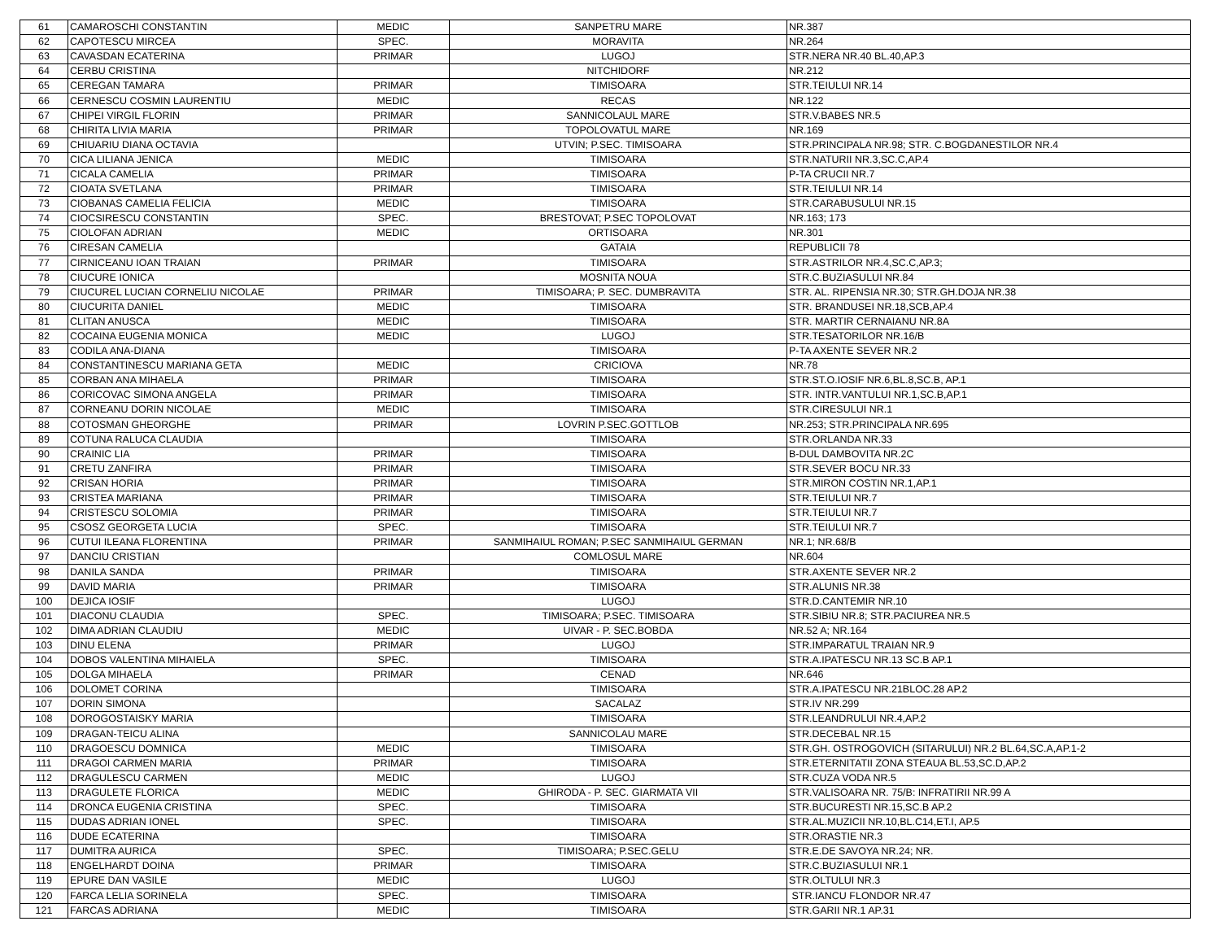| 61 | CAMAROSCHI CONSTANTIN | MEDIC | SANPETRU MARE | NR.387 |
| 62 | CAPOTESCU MIRCEA | SPEC. | MORAVITA | NR.264 |
| 63 | CAVASDAN ECATERINA | PRIMAR | LUGOJ | STR.NERA NR.40 BL.40,AP.3 |
| 64 | CERBU CRISTINA | | NITCHIDORF | NR.212 |
| 65 | CEREGAN TAMARA | PRIMAR | TIMISOARA | STR.TEIULUI NR.14 |
| 66 | CERNESCU COSMIN LAURENTIU | MEDIC | RECAS | NR.122 |
| 67 | CHIPEI VIRGIL FLORIN | PRIMAR | SANNICOLAUL MARE | STR.V.BABES NR.5 |
| 68 | CHIRITA LIVIA MARIA | PRIMAR | TOPOLOVATUL MARE | NR.169 |
| 69 | CHIUARIU DIANA OCTAVIA | | UTVIN; P.SEC. TIMISOARA | STR.PRINCIPALA NR.98; STR. C.BOGDANESTILOR NR.4 |
| 70 | CICA LILIANA JENICA | MEDIC | TIMISOARA | STR.NATURII NR.3,SC.C,AP.4 |
| 71 | CICALA CAMELIA | PRIMAR | TIMISOARA | P-TA CRUCII NR.7 |
| 72 | CIOATA SVETLANA | PRIMAR | TIMISOARA | STR.TEIULUI NR.14 |
| 73 | CIOBANAS CAMELIA FELICIA | MEDIC | TIMISOARA | STR.CARABUSULUI NR.15 |
| 74 | CIOCSIRESCU CONSTANTIN | SPEC. | BRESTOVAT; P.SEC TOPOLOVAT | NR.163; 173 |
| 75 | CIOLOFAN ADRIAN | MEDIC | ORTISOARA | NR.301 |
| 76 | CIRESAN CAMELIA | | GATAIA | REPUBLICII 78 |
| 77 | CIRNICEANU IOAN TRAIAN | PRIMAR | TIMISOARA | STR.ASTRILOR NR.4,SC.C,AP.3; |
| 78 | CIUCURE IONICA | | MOSNITA NOUA | STR.C.BUZIASULUI NR.84 |
| 79 | CIUCUREL LUCIAN CORNELIU NICOLAE | PRIMAR | TIMISOARA; P. SEC. DUMBRAVITA | STR. AL. RIPENSIA NR.30; STR.GH.DOJA NR.38 |
| 80 | CIUCURITA DANIEL | MEDIC | TIMISOARA | STR. BRANDUSEI NR.18,SCB,AP.4 |
| 81 | CLITAN ANUSCA | MEDIC | TIMISOARA | STR. MARTIR CERNAIANU NR.8A |
| 82 | COCAINA EUGENIA MONICA | MEDIC | LUGOJ | STR.TESATORILOR NR.16/B |
| 83 | CODILA ANA-DIANA | | TIMISOARA | P-TA AXENTE SEVER NR.2 |
| 84 | CONSTANTINESCU MARIANA GETA | MEDIC | CRICIOVA | NR.78 |
| 85 | CORBAN ANA MIHAELA | PRIMAR | TIMISOARA | STR.ST.O.IOSIF NR.6,BL.8,SC.B, AP.1 |
| 86 | CORICOVAC SIMONA ANGELA | PRIMAR | TIMISOARA | STR. INTR.VANTULUI NR.1,SC.B,AP.1 |
| 87 | CORNEANU DORIN NICOLAE | MEDIC | TIMISOARA | STR.CIRESULUI NR.1 |
| 88 | COTOSMAN GHEORGHE | PRIMAR | LOVRIN P.SEC.GOTTLOB | NR.253; STR.PRINCIPALA NR.695 |
| 89 | COTUNA RALUCA CLAUDIA | | TIMISOARA | STR.ORLANDA NR.33 |
| 90 | CRAINIC LIA | PRIMAR | TIMISOARA | B-DUL DAMBOVITA NR.2C |
| 91 | CRETU ZANFIRA | PRIMAR | TIMISOARA | STR.SEVER BOCU NR.33 |
| 92 | CRISAN HORIA | PRIMAR | TIMISOARA | STR.MIRON COSTIN NR.1,AP.1 |
| 93 | CRISTEA MARIANA | PRIMAR | TIMISOARA | STR.TEIULUI NR.7 |
| 94 | CRISTESCU SOLOMIA | PRIMAR | TIMISOARA | STR.TEIULUI NR.7 |
| 95 | CSOSZ GEORGETA LUCIA | SPEC. | TIMISOARA | STR.TEIULUI NR.7 |
| 96 | CUTUI ILEANA FLORENTINA | PRIMAR | SANMIHAIUL ROMAN; P.SEC SANMIHAIUL GERMAN | NR.1; NR.68/B |
| 97 | DANCIU CRISTIAN | | COMLOSUL MARE | NR.604 |
| 98 | DANILA SANDA | PRIMAR | TIMISOARA | STR.AXENTE SEVER NR.2 |
| 99 | DAVID MARIA | PRIMAR | TIMISOARA | STR.ALUNIS NR.38 |
| 100 | DEJICA IOSIF | | LUGOJ | STR.D.CANTEMIR NR.10 |
| 101 | DIACONU CLAUDIA | SPEC. | TIMISOARA; P.SEC. TIMISOARA | STR.SIBIU NR.8; STR.PACIUREA NR.5 |
| 102 | DIMA ADRIAN CLAUDIU | MEDIC | UIVAR - P. SEC.BOBDA | NR.52 A; NR.164 |
| 103 | DINU ELENA | PRIMAR | LUGOJ | STR.IMPARATUL TRAIAN NR.9 |
| 104 | DOBOS VALENTINA MIHAIELA | SPEC. | TIMISOARA | STR.A.IPATESCU NR.13 SC.B AP.1 |
| 105 | DOLGA MIHAELA | PRIMAR | CENAD | NR.646 |
| 106 | DOLOMET CORINA | | TIMISOARA | STR.A.IPATESCU NR.21BLOC.28 AP.2 |
| 107 | DORIN SIMONA | | SACALAZ | STR.IV NR.299 |
| 108 | DOROGOSTAISKY MARIA | | TIMISOARA | STR.LEANDRULUI NR.4,AP.2 |
| 109 | DRAGAN-TEICU ALINA | | SANNICOLAU MARE | STR.DECEBAL NR.15 |
| 110 | DRAGOESCU DOMNICA | MEDIC | TIMISOARA | STR.GH. OSTROGOVICH (SITARULUI) NR.2 BL.64,SC.A,AP.1-2 |
| 111 | DRAGOI CARMEN MARIA | PRIMAR | TIMISOARA | STR.ETERNITATII ZONA STEAUA BL.53,SC.D,AP.2 |
| 112 | DRAGULESCU CARMEN | MEDIC | LUGOJ | STR.CUZA VODA NR.5 |
| 113 | DRAGULETE FLORICA | MEDIC | GHIRODA - P. SEC. GIARMATA VII | STR.VALISOARA NR. 75/B: INFRATIRII NR.99 A |
| 114 | DRONCA EUGENIA CRISTINA | SPEC. | TIMISOARA | STR.BUCURESTI NR.15,SC.B AP.2 |
| 115 | DUDAS ADRIAN IONEL | SPEC. | TIMISOARA | STR.AL.MUZICII NR.10,BL.C14,ET.I, AP.5 |
| 116 | DUDE ECATERINA | | TIMISOARA | STR.ORASTIE NR.3 |
| 117 | DUMITRA AURICA | SPEC. | TIMISOARA; P.SEC.GELU | STR.E.DE SAVOYA NR.24; NR. |
| 118 | ENGELHARDT DOINA | PRIMAR | TIMISOARA | STR.C.BUZIASULUI NR.1 |
| 119 | EPURE DAN VASILE | MEDIC | LUGOJ | STR.OLTULUI NR.3 |
| 120 | FARCA LELIA SORINELA | SPEC. | TIMISOARA | STR.IANCU FLONDOR NR.47 |
| 121 | FARCAS ADRIANA | MEDIC | TIMISOARA | STR.GARII NR.1 AP.31 |